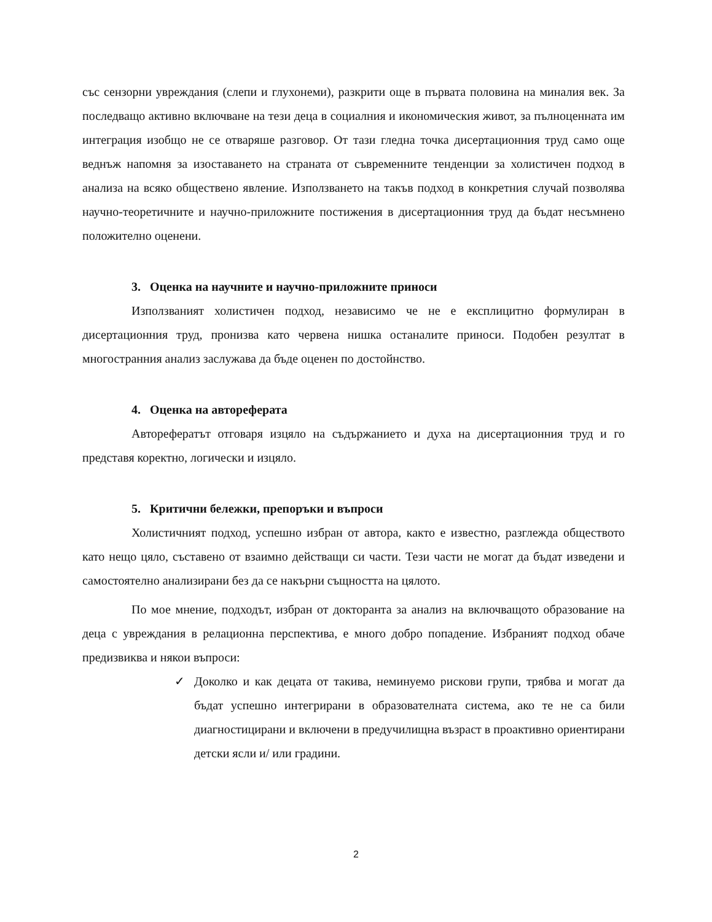със сензорни увреждания (слепи и глухонеми), разкрити още в първата половина на миналия век. За последващо активно включване на тези деца в социалния и икономическия живот, за пълноценната им интеграция изобщо не се отваряше разговор. От тази гледна точка дисертационния труд само още веднъж напомня за изоставането на страната от съвременните тенденции за холистичен подход в анализа на всяко обществено явление. Използването на такъв подход в конкретния случай позволява научно-теоретичните и научно-приложните постижения в дисертационния труд да бъдат несъмнено положително оценени.
3. Оценка на научните и научно-приложните приноси
Използваният холистичен подход, независимо че не е експлицитно формулиран в дисертационния труд, пронизва като червена нишка останалите приноси. Подобен резултат в многостранния анализ заслужава да бъде оценен по достойнство.
4. Оценка на автореферата
Авторефератът отговаря изцяло на съдържанието и духа на дисертационния труд и го представя коректно, логически и изцяло.
5. Критични бележки, препоръки и въпроси
Холистичният подход, успешно избран от автора, както е известно, разглежда обществото като нещо цяло, съставено от взаимно действащи си части. Тези части не могат да бъдат изведени и самостоятелно анализирани без да се накърни същността на цялото.
По мое мнение, подходът, избран от докторанта за анализ на включващото образование на деца с увреждания в релационна перспектива, е много добро попадение. Избраният подход обаче предизвиква и някои въпроси:
✓ Доколко и как децата от такива, неминуемо рискови групи, трябва и могат да бъдат успешно интегрирани в образователната система, ако те не са били диагностицирани и включени в предучилищна възраст в проактивно ориентирани детски ясли и/ или градини.
2